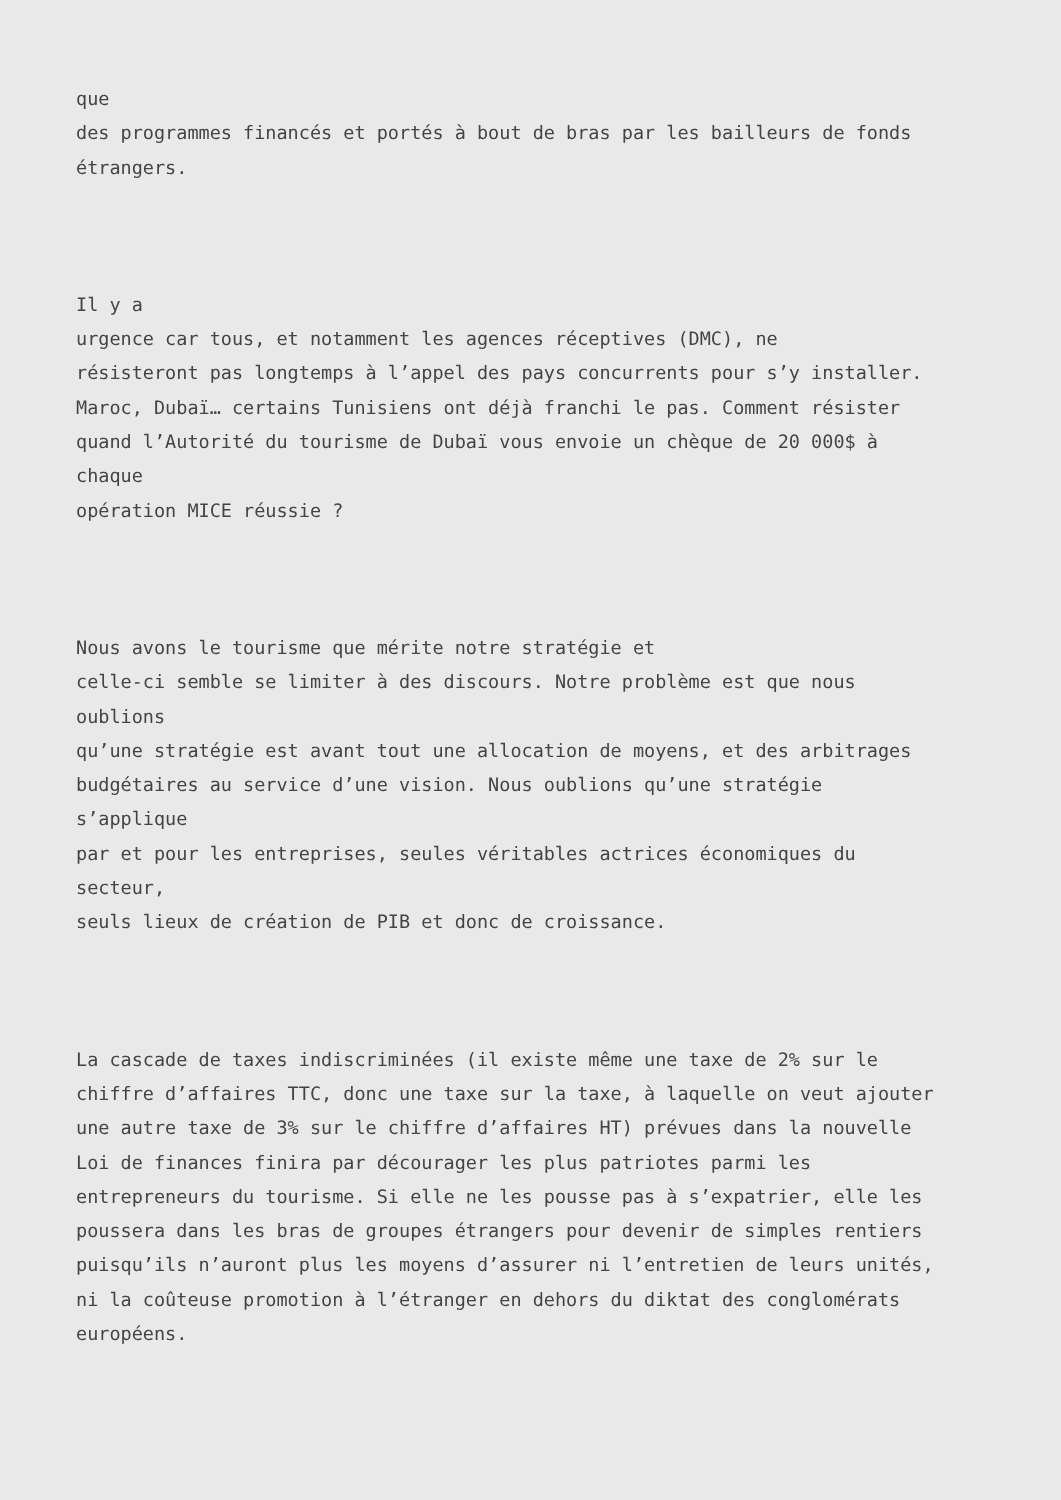que des programmes financés et portés à bout de bras par les bailleurs de fonds étrangers.
Il y a urgence car tous, et notamment les agences réceptives (DMC), ne résisteront pas longtemps à l’appel des pays concurrents pour s’y installer. Maroc, Dubaï… certains Tunisiens ont déjà franchi le pas. Comment résister quand l’Autorité du tourisme de Dubaï vous envoie un chèque de 20 000$ à chaque opération MICE réussie ?
Nous avons le tourisme que mérite notre stratégie et celle-ci semble se limiter à des discours. Notre problème est que nous oublions qu’une stratégie est avant tout une allocation de moyens, et des arbitrages budgétaires au service d’une vision. Nous oublions qu’une stratégie s’applique par et pour les entreprises, seules véritables actrices économiques du secteur, seuls lieux de création de PIB et donc de croissance.
La cascade de taxes indiscriminées (il existe même une taxe de 2% sur le chiffre d’affaires TTC, donc une taxe sur la taxe, à laquelle on veut ajouter une autre taxe de 3% sur le chiffre d’affaires HT) prévues dans la nouvelle Loi de finances finira par décourager les plus patriotes parmi les entrepreneurs du tourisme. Si elle ne les pousse pas à s’expatrier, elle les poussera dans les bras de groupes étrangers pour devenir de simples rentiers puisqu’ils n’auront plus les moyens d’assurer ni l’entretien de leurs unités, ni la coûteuse promotion à l’étranger en dehors du diktat des conglomérats européens.